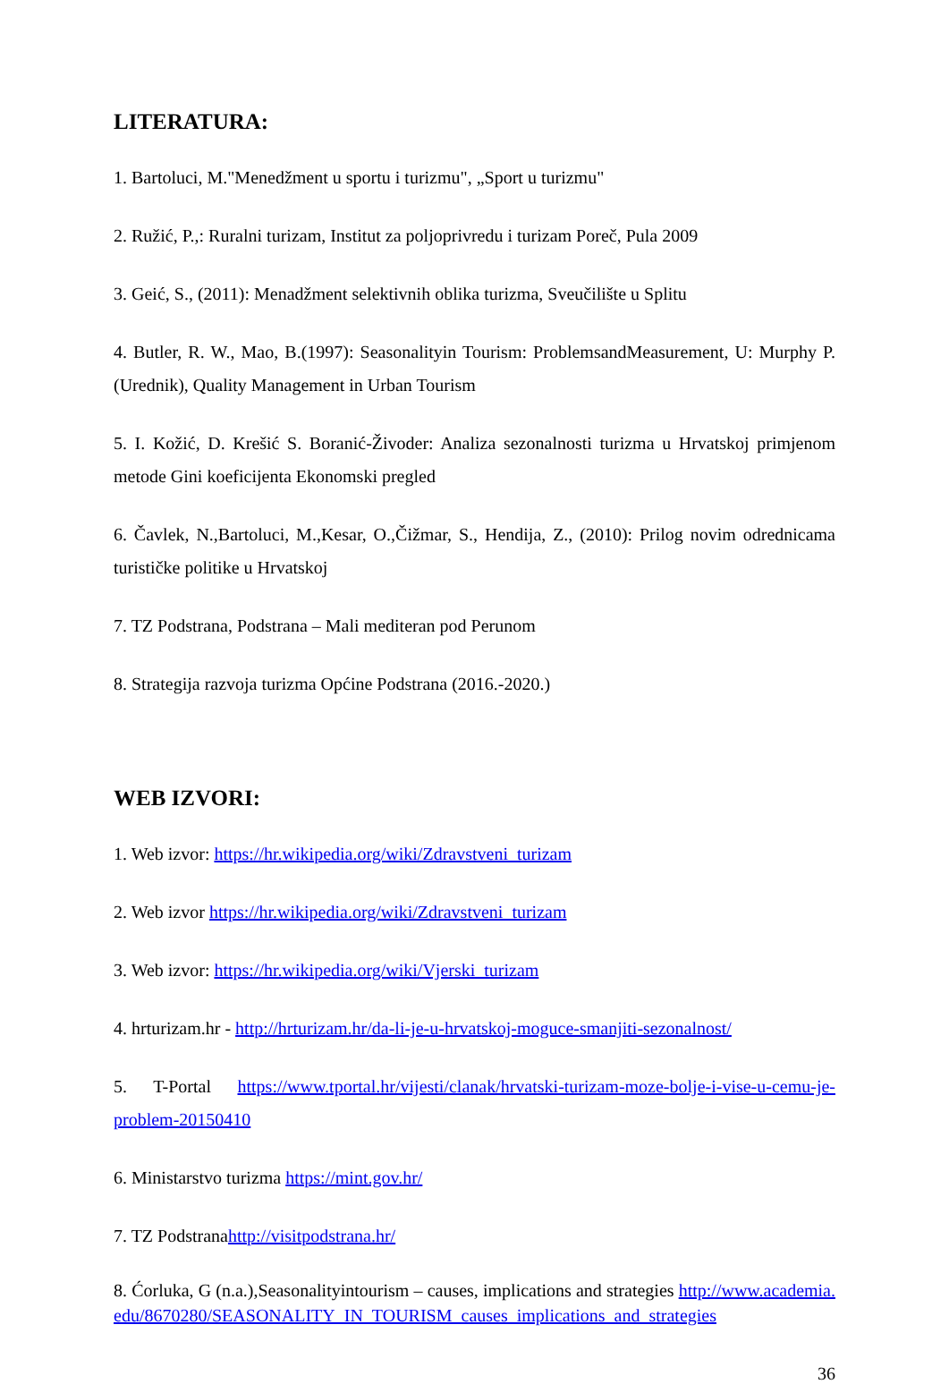LITERATURA:
1. Bartoluci, M."Menedžment u sportu i turizmu", „Sport u turizmu"
2. Ružić, P.,: Ruralni turizam, Institut za poljoprivredu i turizam Poreč, Pula 2009
3. Geić, S., (2011): Menadžment selektivnih oblika turizma, Sveučilište u Splitu
4. Butler, R. W., Mao, B.(1997): Seasonalityin Tourism: ProblemsandMeasurement, U: Murphy P. (Urednik), Quality Management in Urban Tourism
5. I. Kožić, D. Krešić S. Boranić-Živoder: Analiza sezonalnosti turizma u Hrvatskoj primjenom metode Gini koeficijenta Ekonomski pregled
6. Čavlek, N.,Bartoluci, M.,Kesar, O.,Čižmar, S., Hendija, Z., (2010): Prilog novim odrednicama turističke politike u Hrvatskoj
7. TZ Podstrana, Podstrana – Mali mediteran pod Perunom
8. Strategija razvoja turizma Općine Podstrana (2016.-2020.)
WEB IZVORI:
1. Web izvor: https://hr.wikipedia.org/wiki/Zdravstveni_turizam
2. Web izvor https://hr.wikipedia.org/wiki/Zdravstveni_turizam
3. Web izvor: https://hr.wikipedia.org/wiki/Vjerski_turizam
4. hrturizam.hr - http://hrturizam.hr/da-li-je-u-hrvatskoj-moguce-smanjiti-sezonalnost/
5. T-Portal https://www.tportal.hr/vijesti/clanak/hrvatski-turizam-moze-bolje-i-vise-u-cemu-je-problem-20150410
6. Ministarstvo turizma https://mint.gov.hr/
7. TZ Podstranahttp://visitpodstrana.hr/
8. Ćorluka, G (n.a.),Seasonalityintourism – causes, implications and strategies http://www.academia.edu/8670280/SEASONALITY_IN_TOURISM_causes_implications_and_strategies
36